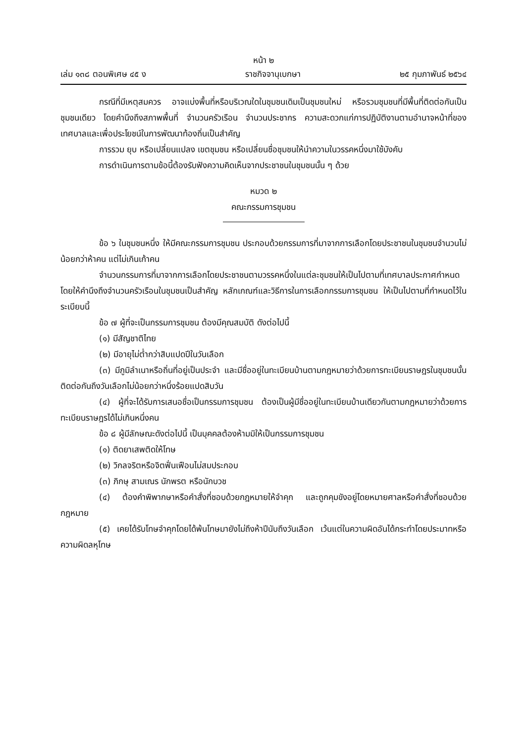หน้า ๒
เล่ม ๑๓๘ ตอนพิเศษ ๔๕ ง ราชกิจจานุเบกษา ๒๕ กุมภาพันธ์ ๒๕๖๔
กรณีที่มีเหตุสมควร อาจแบ่งพื้นที่หรือบริเวณใดในชุมชนเดิมเป็นชุมชนใหม่ หรือรวมชุมชนที่มีพื้นที่ติดต่อกันเป็นชุมชนเดียว โดยคำนึงถึงสภาพพื้นที่ จำนวนครัวเรือน จำนวนประชากร ความสะดวกแก่การปฏิบัติงานตามอำนาจหน้าที่ของเทศบาลและเพื่อประโยชน์ในการพัฒนาท้องถิ่นเป็นสำคัญ
การรวม ยุบ หรือเปลี่ยนแปลง เขตชุมชน หรือเปลี่ยนชื่อชุมชนให้นำความในวรรคหนึ่งมาใช้บังคับ
การดำเนินการตามข้อนี้ต้องรับฟังความคิดเห็นจากประชาชนในชุมชนนั้น ๆ ด้วย
หมวด ๒
คณะกรรมการชุมชน
ข้อ ๖ ในชุมชนหนึ่ง ให้มีคณะกรรมการชุมชน ประกอบด้วยกรรมการที่มาจากการเลือกโดยประชาชนในชุมชนจำนวนไม่น้อยกว่าห้าคน แต่ไม่เกินเก้าคน
จำนวนกรรมการที่มาจากการเลือกโดยประชาชนตามวรรคหนึ่งในแต่ละชุมชนให้เป็นไปตามที่เทศบาลประกาศกำหนด โดยให้คำนึงถึงจำนวนครัวเรือนในชุมชนเป็นสำคัญ หลักเกณฑ์และวิธีการในการเลือกกรรมการชุมชน ให้เป็นไปตามที่กำหนดไว้ในระเบียบนี้
ข้อ ๗ ผู้ที่จะเป็นกรรมการชุมชน ต้องมีคุณสมบัติ ดังต่อไปนี้
(๑) มีสัญชาติไทย
(๒) มีอายุไม่ต่ำกว่าสิบแปดปีในวันเลือก
(๓) มีภูมิลำเนาหรือถิ่นที่อยู่เป็นประจำ และมีชื่ออยู่ในทะเบียนบ้านตามกฎหมายว่าด้วยการทะเบียนราษฎรในชุมชนนั้นติดต่อกันถึงวันเลือกไม่น้อยกว่าหนึ่งร้อยแปดสิบวัน
(๔) ผู้ที่จะได้รับการเสนอชื่อเป็นกรรมการชุมชน ต้องเป็นผู้มีชื่ออยู่ในทะเบียนบ้านเดียวกันตามกฎหมายว่าด้วยการทะเบียนราษฎรได้ไม่เกินหนึ่งคน
ข้อ ๘ ผู้มีลักษณะดังต่อไปนี้ เป็นบุคคลต้องห้ามมิให้เป็นกรรมการชุมชน
(๑) ติดยาเสพติดให้โทษ
(๒) วิกลจริตหรือจิตฟั่นเฟือนไม่สมประกอบ
(๓) ภิกษุ สามเณร นักพรต หรือนักบวช
(๔) ต้องคำพิพากษาหรือคำสั่งที่ชอบด้วยกฎหมายให้จำคุก และถูกคุมขังอยู่โดยหมายศาลหรือคำสั่งที่ชอบด้วยกฎหมาย
(๕) เคยได้รับโทษจำคุกโดยได้พ้นโทษมายังไม่ถึงห้าปีนับถึงวันเลือก เว้นแต่ในความผิดอันได้กระทำโดยประมาทหรือความผิดลหุโทษ